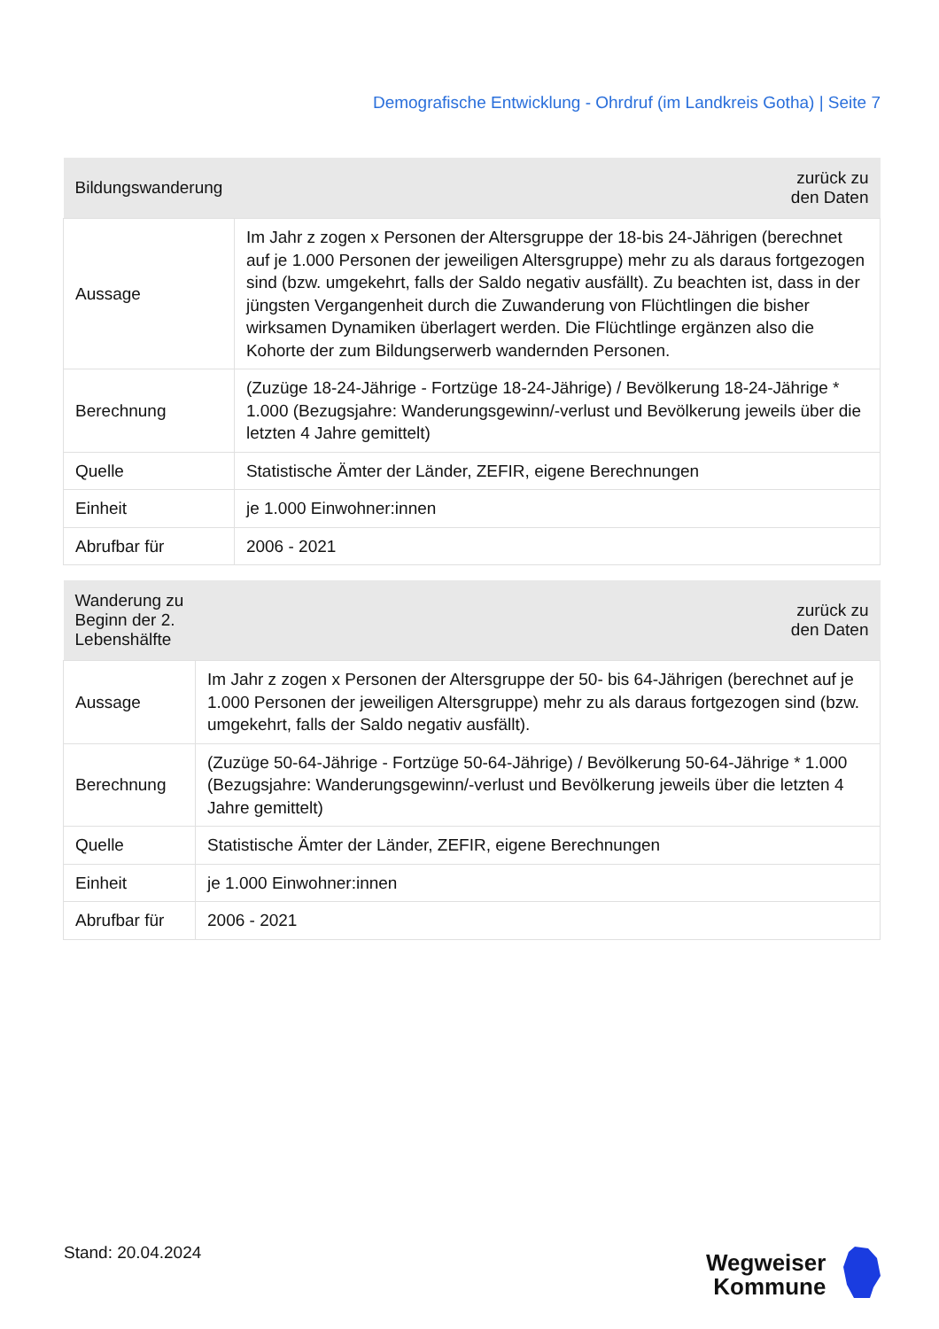Demografische Entwicklung - Ohrdruf (im Landkreis Gotha) | Seite 7
| Bildungswanderung | zurück zu den Daten |
| --- | --- |
| Aussage | Im Jahr z zogen x Personen der Altersgruppe der 18-bis 24-Jährigen (berechnet auf je 1.000 Personen der jeweiligen Altersgruppe) mehr zu als daraus fortgezogen sind (bzw. umgekehrt, falls der Saldo negativ ausfällt). Zu beachten ist, dass in der jüngsten Vergangenheit durch die Zuwanderung von Flüchtlingen die bisher wirksamen Dynamiken überlagert werden. Die Flüchtlinge ergänzen also die Kohorte der zum Bildungserwerb wandernden Personen. |
| Berechnung | (Zuzüge 18-24-Jährige - Fortzüge 18-24-Jährige) / Bevölkerung 18-24-Jährige * 1.000 (Bezugsjahre: Wanderungsgewinn/-verlust und Bevölkerung jeweils über die letzten 4 Jahre gemittelt) |
| Quelle | Statistische Ämter der Länder, ZEFIR, eigene Berechnungen |
| Einheit | je 1.000 Einwohner:innen |
| Abrufbar für | 2006 - 2021 |
| Wanderung zu Beginn der 2. Lebenshälfte | zurück zu den Daten |
| --- | --- |
| Aussage | Im Jahr z zogen x Personen der Altersgruppe der 50- bis 64-Jährigen (berechnet auf je 1.000 Personen der jeweiligen Altersgruppe) mehr zu als daraus fortgezogen sind (bzw. umgekehrt, falls der Saldo negativ ausfällt). |
| Berechnung | (Zuzüge 50-64-Jährige - Fortzüge 50-64-Jährige) / Bevölkerung 50-64-Jährige * 1.000 (Bezugsjahre: Wanderungsgewinn/-verlust und Bevölkerung jeweils über die letzten 4 Jahre gemittelt) |
| Quelle | Statistische Ämter der Länder, ZEFIR, eigene Berechnungen |
| Einheit | je 1.000 Einwohner:innen |
| Abrufbar für | 2006 - 2021 |
Stand: 20.04.2024
Wegweiser
Kommune